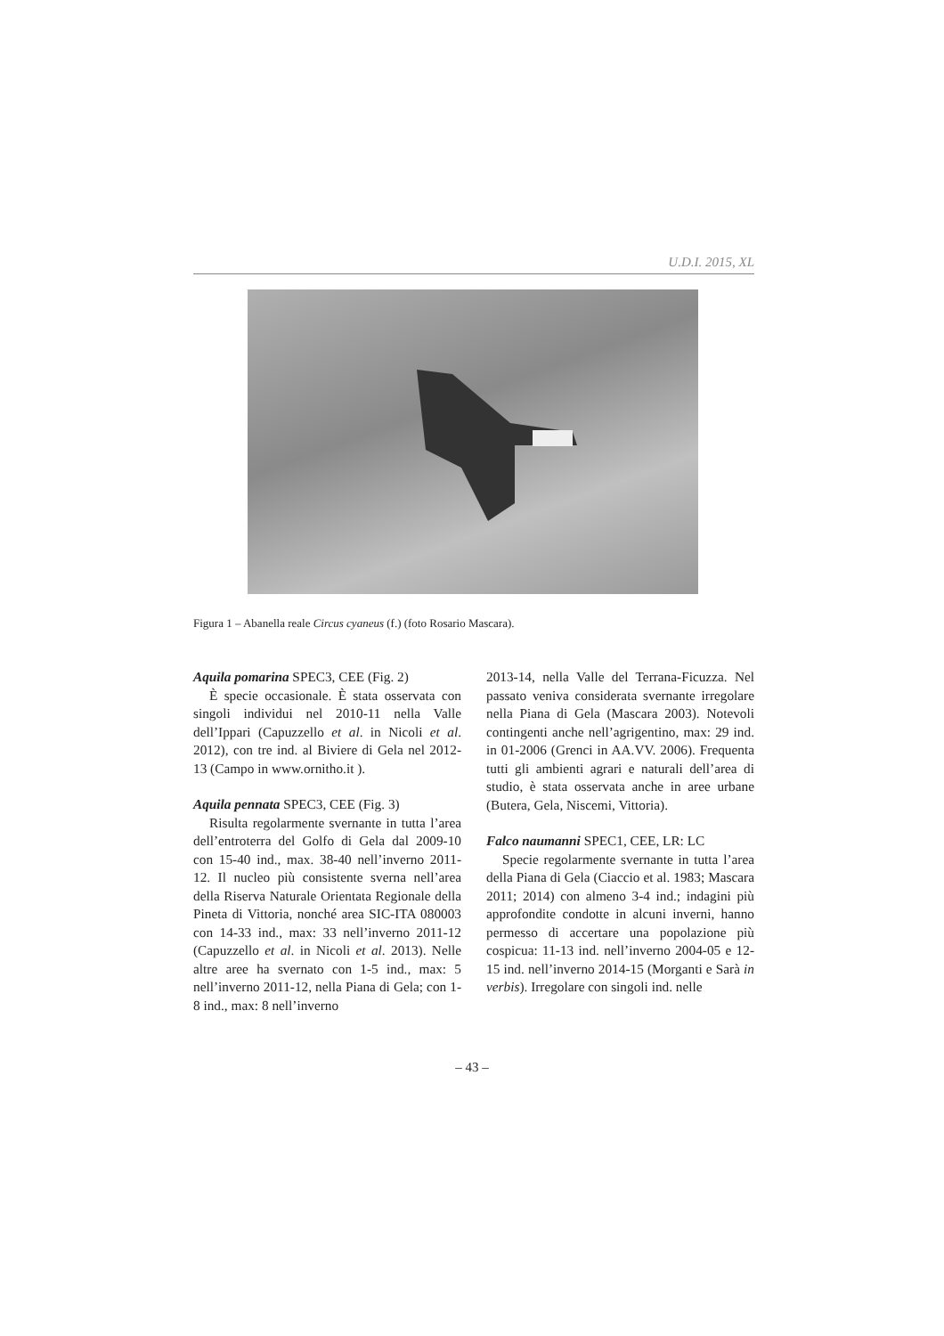U.D.I. 2015, XL
Figura 1 – Abanella reale Circus cyaneus (f.) (foto Rosario Mascara).
Aquila pomarina SPEC3, CEE (Fig. 2)
È specie occasionale. È stata osservata con singoli individui nel 2010-11 nella Valle dell’Ippari (Capuzzello et al. in Nicoli et al. 2012), con tre ind. al Biviere di Gela nel 2012-13 (Campo in www.ornitho.it ).
Aquila pennata SPEC3, CEE (Fig. 3)
Risulta regolarmente svernante in tutta l’area dell’entroterra del Golfo di Gela dal 2009-10 con 15-40 ind., max. 38-40 nell’inverno 2011-12. Il nucleo più consistente sverna nell’area della Riserva Naturale Orientata Regionale della Pineta di Vittoria, nonché area SIC-ITA 080003 con 14-33 ind., max: 33 nell’inverno 2011-12 (Capuzzello et al. in Nicoli et al. 2013). Nelle altre aree ha svernato con 1-5 ind., max: 5 nell’inverno 2011-12, nella Piana di Gela; con 1-8 ind., max: 8 nell’inverno
2013-14, nella Valle del Terrana-Ficuzza. Nel passato veniva considerata svernante irregolare nella Piana di Gela (Mascara 2003). Notevoli contingenti anche nell’agrigentino, max: 29 ind. in 01-2006 (Grenci in AA.VV. 2006). Frequenta tutti gli ambienti agrari e naturali dell’area di studio, è stata osservata anche in aree urbane (Butera, Gela, Niscemi, Vittoria).
Falco naumanni SPEC1, CEE, LR: LC
Specie regolarmente svernante in tutta l’area della Piana di Gela (Ciaccio et al. 1983; Mascara 2011; 2014) con almeno 3-4 ind.; indagini più approfondite condotte in alcuni inverni, hanno permesso di accertare una popolazione più cospicua: 11-13 ind. nell’inverno 2004-05 e 12-15 ind. nell’inverno 2014-15 (Morganti e Sarà in verbis). Irregolare con singoli ind. nelle
– 43 –